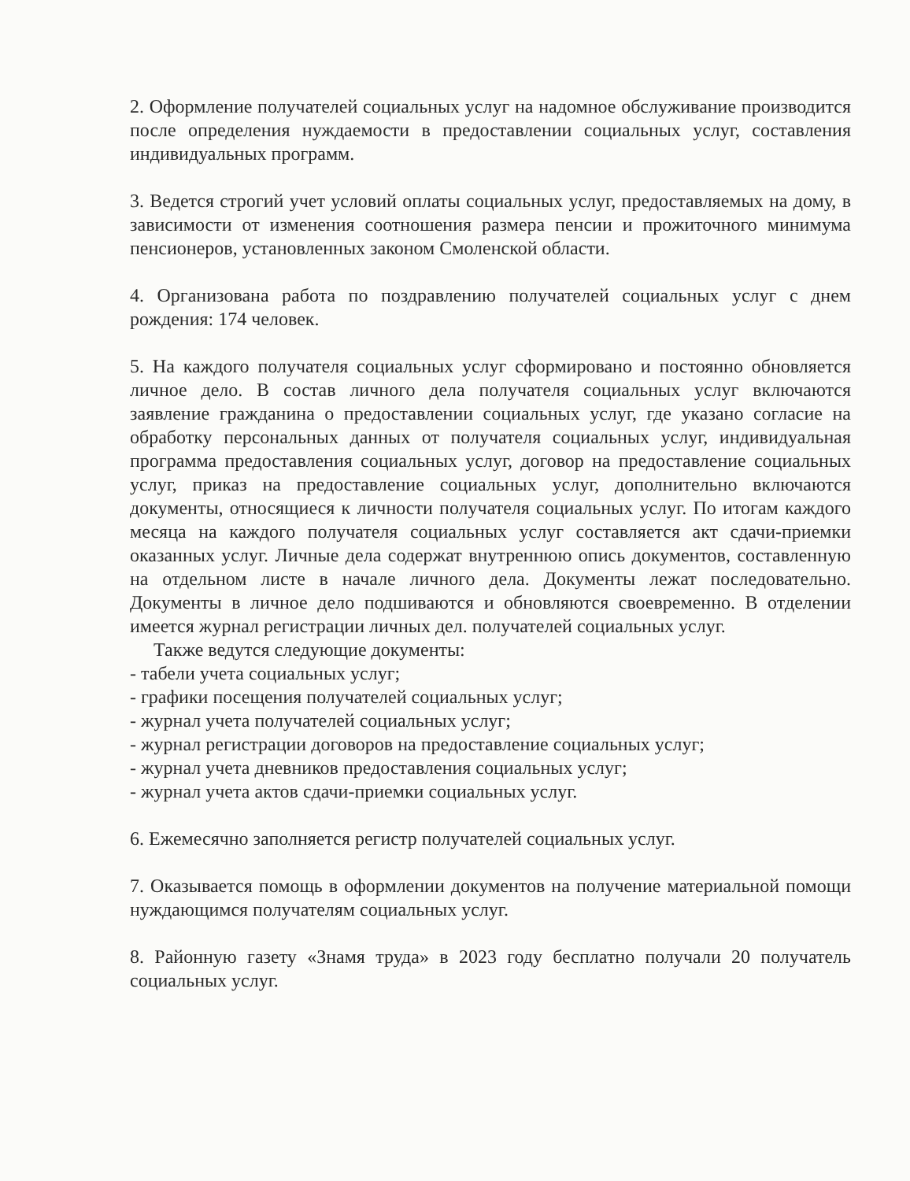2. Оформление получателей социальных услуг на надомное обслуживание производится после определения нуждаемости в предоставлении социальных услуг, составления индивидуальных программ.
3. Ведется строгий учет условий оплаты социальных услуг, предоставляемых на дому, в зависимости от изменения соотношения размера пенсии и прожиточного минимума пенсионеров, установленных законом Смоленской области.
4. Организована работа по поздравлению получателей социальных услуг с днем рождения: 174 человек.
5. На каждого получателя социальных услуг сформировано и постоянно обновляется личное дело. В состав личного дела получателя социальных услуг включаются заявление гражданина о предоставлении социальных услуг, где указано согласие на обработку персональных данных от получателя социальных услуг, индивидуальная программа предоставления социальных услуг, договор на предоставление социальных услуг, приказ на предоставление социальных услуг, дополнительно включаются документы, относящиеся к личности получателя социальных услуг. По итогам каждого месяца на каждого получателя социальных услуг составляется акт сдачи-приемки оказанных услуг. Личные дела содержат внутреннюю опись документов, составленную на отдельном листе в начале личного дела. Документы лежат последовательно. Документы в личное дело подшиваются и обновляются своевременно. В отделении имеется журнал регистрации личных дел. получателей социальных услуг.
Также ведутся следующие документы:
- табели учета социальных услуг;
- графики посещения получателей социальных услуг;
- журнал учета получателей социальных услуг;
- журнал регистрации договоров на предоставление социальных услуг;
- журнал учета дневников предоставления социальных услуг;
- журнал учета актов сдачи-приемки социальных услуг.
6. Ежемесячно заполняется регистр получателей социальных услуг.
7. Оказывается помощь в оформлении документов на получение материальной помощи нуждающимся получателям социальных услуг.
8. Районную газету «Знамя труда» в 2023 году бесплатно получали 20 получатель социальных услуг.